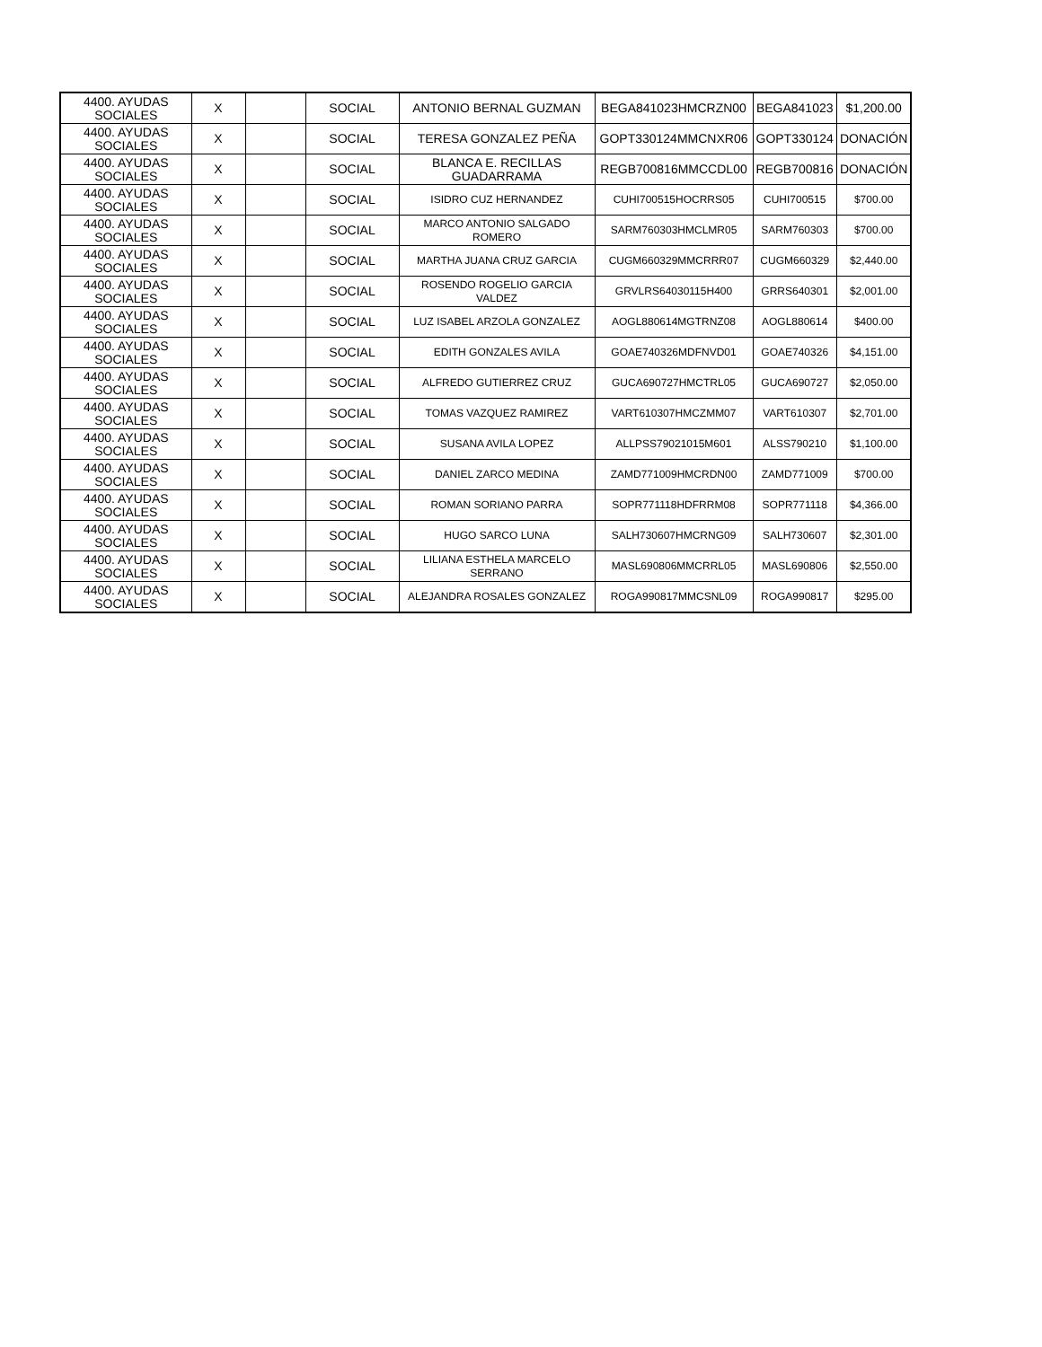| 4400. AYUDAS SOCIALES | X | | SOCIAL | ANTONIO BERNAL GUZMAN | BEGA841023HMCRZN00 | BEGA841023 | $1,200.00 |
| 4400. AYUDAS SOCIALES | X | | SOCIAL | TERESA GONZALEZ PEÑA | GOPT330124MMCNXR06 | GOPT330124 | DONACIÓN |
| 4400. AYUDAS SOCIALES | X | | SOCIAL | BLANCA E. RECILLAS GUADARRAMA | REGB700816MMCCDL00 | REGB700816 | DONACIÓN |
| 4400. AYUDAS SOCIALES | X | | SOCIAL | ISIDRO CUZ HERNANDEZ | CUHI700515HOCRRS05 | CUHI700515 | $700.00 |
| 4400. AYUDAS SOCIALES | X | | SOCIAL | MARCO ANTONIO SALGADO ROMERO | SARM760303HMCLMR05 | SARM760303 | $700.00 |
| 4400. AYUDAS SOCIALES | X | | SOCIAL | MARTHA JUANA CRUZ GARCIA | CUGM660329MMCRRR07 | CUGM660329 | $2,440.00 |
| 4400. AYUDAS SOCIALES | X | | SOCIAL | ROSENDO ROGELIO GARCIA VALDEZ | GRVLRS64030115H400 | GRRS640301 | $2,001.00 |
| 4400. AYUDAS SOCIALES | X | | SOCIAL | LUZ ISABEL ARZOLA GONZALEZ | AOGL880614MGTRNZ08 | AOGL880614 | $400.00 |
| 4400. AYUDAS SOCIALES | X | | SOCIAL | EDITH GONZALES AVILA | GOAE740326MDFNVD01 | GOAE740326 | $4,151.00 |
| 4400. AYUDAS SOCIALES | X | | SOCIAL | ALFREDO GUTIERREZ CRUZ | GUCA690727HMCTRL05 | GUCA690727 | $2,050.00 |
| 4400. AYUDAS SOCIALES | X | | SOCIAL | TOMAS VAZQUEZ RAMIREZ | VART610307HMCZMM07 | VART610307 | $2,701.00 |
| 4400. AYUDAS SOCIALES | X | | SOCIAL | SUSANA AVILA LOPEZ | ALLPSS79021015M601 | ALSS790210 | $1,100.00 |
| 4400. AYUDAS SOCIALES | X | | SOCIAL | DANIEL ZARCO MEDINA | ZAMD771009HMCRDN00 | ZAMD771009 | $700.00 |
| 4400. AYUDAS SOCIALES | X | | SOCIAL | ROMAN SORIANO PARRA | SOPR771118HDFRRM08 | SOPR771118 | $4,366.00 |
| 4400. AYUDAS SOCIALES | X | | SOCIAL | HUGO SARCO LUNA | SALH730607HMCRNG09 | SALH730607 | $2,301.00 |
| 4400. AYUDAS SOCIALES | X | | SOCIAL | LILIANA ESTHELA MARCELO SERRANO | MASL690806MMCRRL05 | MASL690806 | $2,550.00 |
| 4400. AYUDAS SOCIALES | X | | SOCIAL | ALEJANDRA ROSALES GONZALEZ | ROGA990817MMCSNL09 | ROGA990817 | $295.00 |